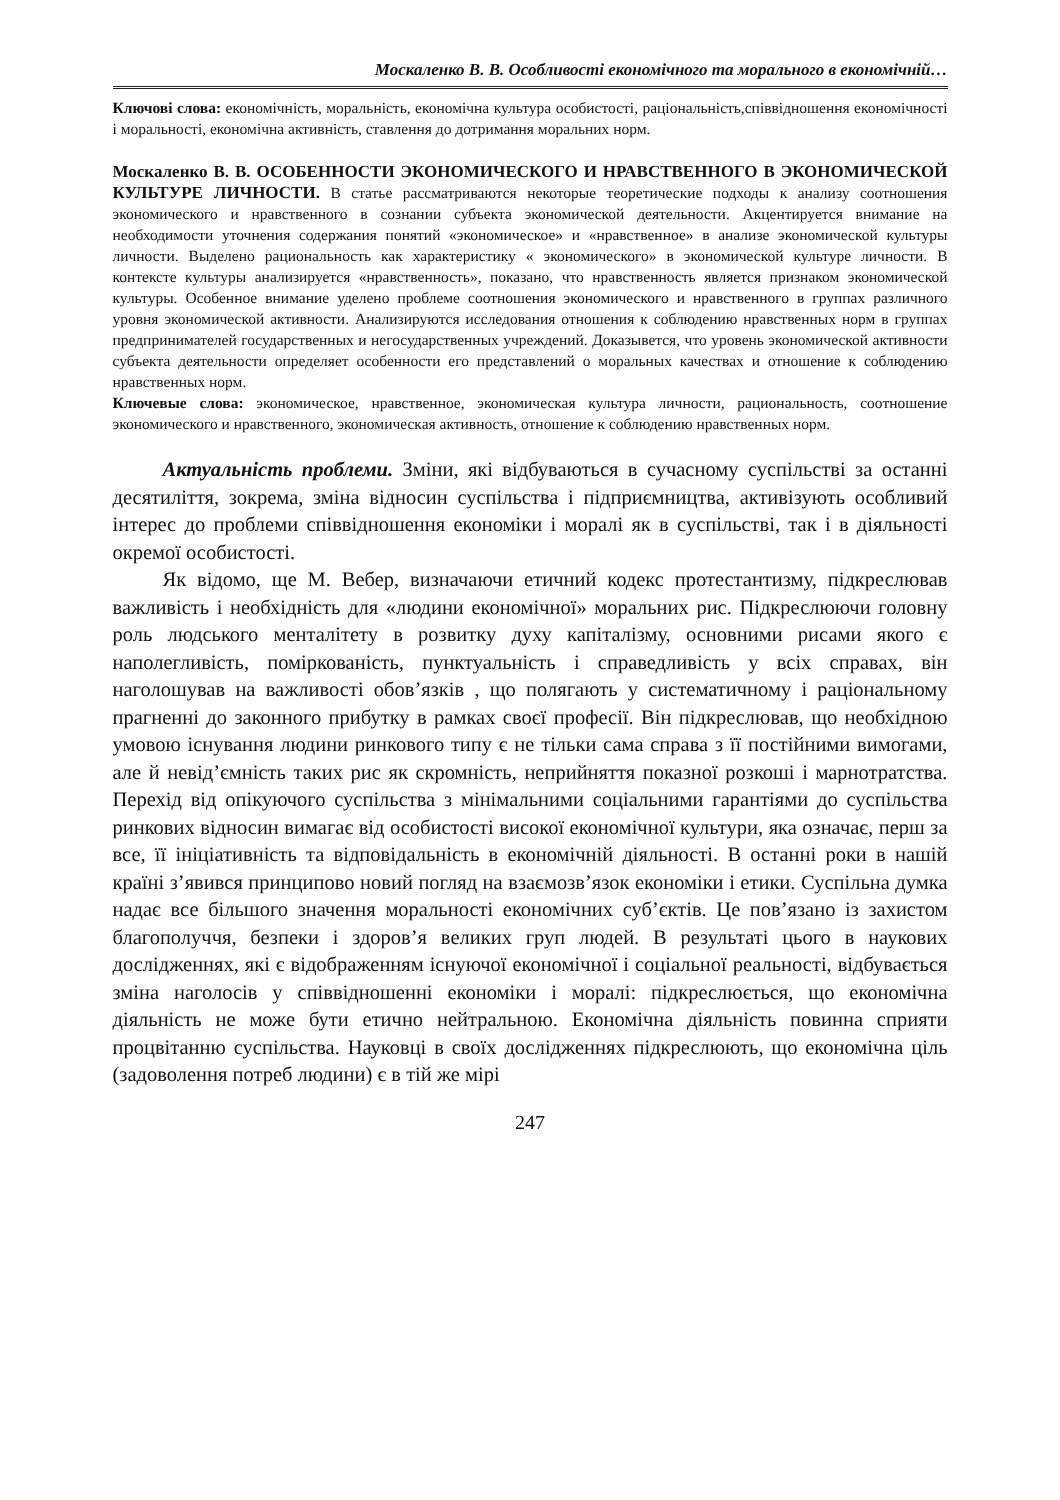Москаленко В. В. Особливості економічного та морального в економічній…
Ключові слова: економічність, моральність, економічна культура особистості, раціональність,співвідношення економічності і моральності, економічна активність, ставлення до дотримання моральних норм.
Москаленко В. В. ОСОБЕННОСТИ ЭКОНОМИЧЕСКОГО И НРАВСТВЕННОГО В ЭКОНОМИЧЕСКОЙ КУЛЬТУРЕ ЛИЧНОСТИ. В статье рассматриваются некоторые теоретические подходы к анализу соотношения экономического и нравственного в сознании субъекта экономической деятельности. Акцентируется внимание на необходимости уточнения содержания понятий «экономическое» и «нравственное» в анализе экономической культуры личности. Выделено рациональность как характеристику « экономического» в экономической культуре личности. В контексте культуры анализируется «нравственность», показано, что нравственность является признаком экономической культуры. Особенное внимание уделено проблеме соотношения экономического и нравственного в группах различного уровня экономической активности. Анализируются исследования отношения к соблюдению нравственных норм в группах предпринимателей государственных и негосударственных учреждений. Доказывется, что уровень экономической активности субъекта деятельности определяет особенности его представлений о моральных качествах и отношение к соблюдению нравственных норм.
Ключевые слова: экономическое, нравственное, экономическая культура личности, рациональность, соотношение экономического и нравственного, экономическая активность, отношение к соблюдению нравственных норм.
Актуальність проблеми. Зміни, які відбуваються в сучасному суспільстві за останні десятиліття, зокрема, зміна відносин суспільства і підприємництва, активізують особливий інтерес до проблеми співвідношення економіки і моралі як в суспільстві, так і в діяльності окремої особистості.
Як відомо, ще М. Вебер, визначаючи етичний кодекс протестантизму, підкреслював важливість і необхідність для «людини економічної» моральних рис. Підкреслюючи головну роль людського менталітету в розвитку духу капіталізму, основними рисами якого є наполегливість, поміркованість, пунктуальність і справедливість у всіх справах, він наголошував на важливості обов’язків , що полягають у систематичному і раціональному прагненні до законного прибутку в рамках своєї професії. Він підкреслював, що необхідною умовою існування людини ринкового типу є не тільки сама справа з її постійними вимогами, але й невід’ємність таких рис як скромність, неприйняття показної розкоші і марнотратства. Перехід від опікуючого суспільства з мінімальними соціальними гарантіями до суспільства ринкових відносин вимагає від особистості високої економічної культури, яка означає, перш за все, її ініціативність та відповідальність в економічній діяльності. В останні роки в нашій країні з’явився принципово новий погляд на взаємозв’язок економіки і етики. Суспільна думка надає все більшого значення моральності економічних суб’єктів. Це пов’язано із захистом благополуччя, безпеки і здоров’я великих груп людей. В результаті цього в наукових дослідженнях, які є відображенням існуючої економічної і соціальної реальності, відбувається зміна наголосів у співвідношенні економіки і моралі: підкреслюється, що економічна діяльність не може бути етично нейтральною. Економічна діяльність повинна сприяти процвітанню суспільства. Науковці в своїх дослідженнях підкреслюють, що економічна ціль (задоволення потреб людини) є в тій же мірі
247